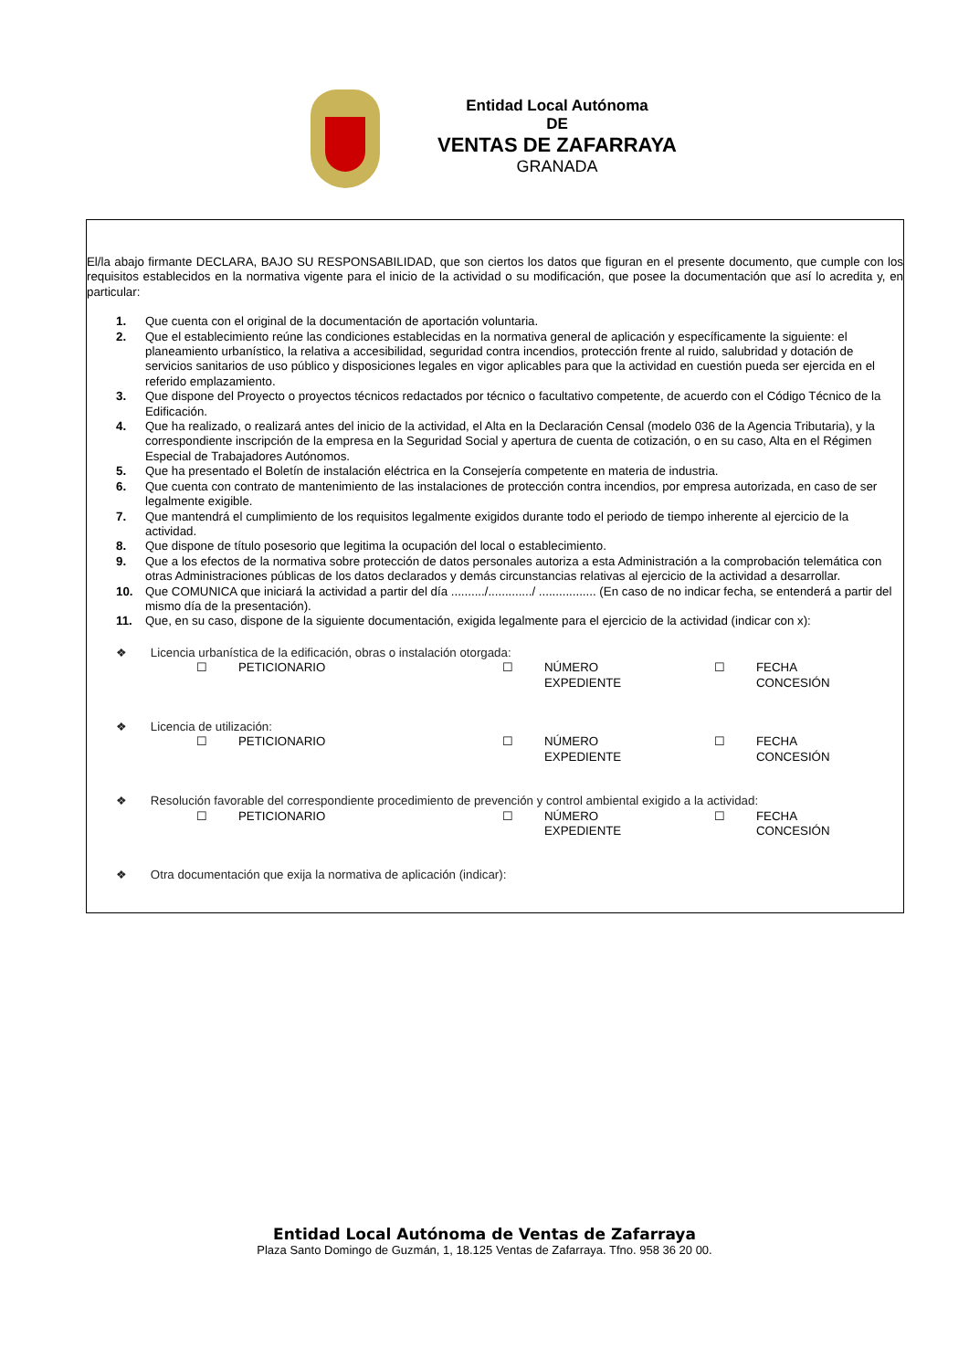Entidad Local Autónoma
DE
VENTAS DE ZAFARRAYA
GRANADA
El/la abajo firmante DECLARA, BAJO SU RESPONSABILIDAD, que son ciertos los datos que figuran en el presente documento, que cumple con los requisitos establecidos en la normativa vigente para el inicio de la actividad o su modificación, que posee la documentación que así lo acredita y, en particular:
1. Que cuenta con el original de la documentación de aportación voluntaria.
2. Que el establecimiento reúne las condiciones establecidas en la normativa general de aplicación y específicamente la siguiente: el planeamiento urbanístico, la relativa a accesibilidad, seguridad contra incendios, protección frente al ruido, salubridad y dotación de servicios sanitarios de uso público y disposiciones legales en vigor aplicables para que la actividad en cuestión pueda ser ejercida en el referido emplazamiento.
3. Que dispone del Proyecto o proyectos técnicos redactados por técnico o facultativo competente, de acuerdo con el Código Técnico de la Edificación.
4. Que ha realizado, o realizará antes del inicio de la actividad, el Alta en la Declaración Censal (modelo 036 de la Agencia Tributaria), y la correspondiente inscripción de la empresa en la Seguridad Social y apertura de cuenta de cotización, o en su caso, Alta en el Régimen Especial de Trabajadores Autónomos.
5. Que ha presentado el Boletín de instalación eléctrica en la Consejería competente en materia de industria.
6. Que cuenta con contrato de mantenimiento de las instalaciones de protección contra incendios, por empresa autorizada, en caso de ser legalmente exigible.
7. Que mantendrá el cumplimiento de los requisitos legalmente exigidos durante todo el periodo de tiempo inherente al ejercicio de la actividad.
8. Que dispone de título posesorio que legitima la ocupación del local o establecimiento.
9. Que a los efectos de la normativa sobre protección de datos personales autoriza a esta Administración a la comprobación telemática con otras Administraciones públicas de los datos declarados y demás circunstancias relativas al ejercicio de la actividad a desarrollar.
10. Que COMUNICA que iniciará la actividad a partir del día ........../............./ ................. (En caso de no indicar fecha, se entenderá a partir del mismo día de la presentación).
11. Que, en su caso, dispone de la siguiente documentación, exigida legalmente para el ejercicio de la actividad (indicar con x):
❖ Licencia urbanística de la edificación, obras o instalación otorgada:
☐ PETICIONARIO ☐ NÚMERO
EXPEDIENTE ☐ FECHA
CONCESIÓN
❖ Licencia de utilización:
☐ PETICIONARIO ☐ NÚMERO
EXPEDIENTE ☐ FECHA
CONCESIÓN
❖ Resolución favorable del correspondiente procedimiento de prevención y control ambiental exigido a la actividad:
☐ PETICIONARIO ☐ NÚMERO
EXPEDIENTE ☐ FECHA
CONCESIÓN
❖ Otra documentación que exija la normativa de aplicación (indicar):
Entidad Local Autónoma de Ventas de Zafarraya
Plaza Santo Domingo de Guzmán, 1, 18.125 Ventas de Zafarraya. Tfno. 958 36 20 00.